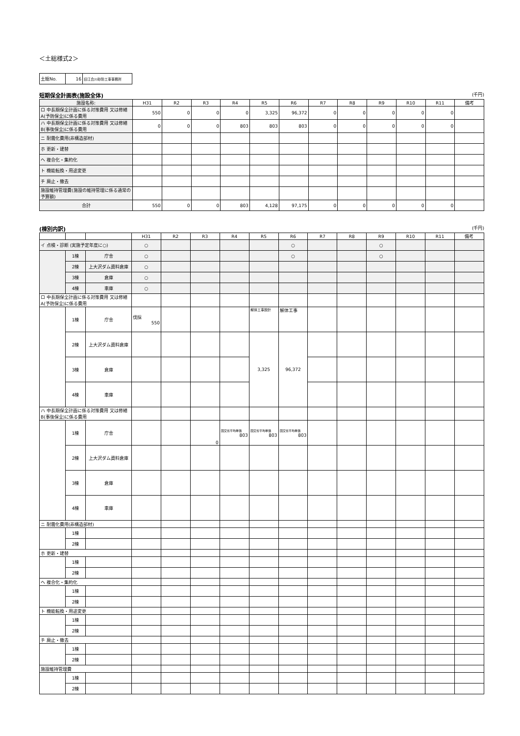＜土総様式2＞
| 土総No. | 16 | 旧江合川砂防工事事務所 |
短期保全計画表(施設全体) (千円)
| 施設名称: | H31 | R2 | R3 | R4 | R5 | R6 | R7 | R8 | R9 | R10 | R11 | 備考 |
| --- | --- | --- | --- | --- | --- | --- | --- | --- | --- | --- | --- | --- |
| ロ 中長期保全計画に係る対策費用 又は修繕A(予防保全)に係る費用 | 550 | 0 | 0 | 0 | 3,325 | 96,372 | 0 | 0 | 0 | 0 | 0 | |
| ハ 中長期保全計画に係る対策費用 又は修繕B(事後保全)に係る費用 | 0 | 0 | 0 | 803 | 803 | 803 | 0 | 0 | 0 | 0 | 0 | |
| ニ 耐震化費用(非構造部材) | | | | | | | | | | | | |
| ホ 更新・建替 | | | | | | | | | | | | |
| ヘ 複合化・集約化 | | | | | | | | | | | | |
| ト 機能転換・用途変更 | | | | | | | | | | | | |
| チ 廃止・撤去 | | | | | | | | | | | | |
| 施設維持管理費(施設の維持管理に係る通常の予算額) | | | | | | | | | | | | |
| 合計 | 550 | 0 | 0 | 803 | 4,128 | 97,175 | 0 | 0 | 0 | 0 | 0 | |
(棟別内訳) (千円)
| | | | H31 | R2 | R3 | R4 | R5 | R6 | R7 | R8 | R9 | R10 | R11 | 備考 |
| --- | --- | --- | --- | --- | --- | --- | --- | --- | --- | --- | --- | --- | --- | --- |
| イ 点検・診断 (実施予定年度に○) | | | ○ | | | | | ○ | | | ○ | | | |
| | 1棟 | 庁舎 | ○ | | | | | ○ | | | ○ | | | |
| | 2棟 | 上大沢ダム資料倉庫 | ○ | | | | | | | | | | | |
| | 3棟 | 倉庫 | ○ | | | | | | | | | | | |
| | 4棟 | 車庫 | ○ | | | | | | | | | | | |
| ロ 中長期保全計画に係る対策費用 又は修繕A(予防保全)に係る費用 | | | | | | | | | | | | | | |
| | 1棟 | 庁舎 | 伐採 550 | | | | 解体工事設計 | 解体工事 | | | | | | |
| | 2棟 | 上大沢ダム資料倉庫 | | | | | 3,325 | 96,372 | | | | | | |
| | 3棟 | 倉庫 | | | | | | | | | | | | |
| | 4棟 | 車庫 | | | | | | | | | | | | |
| ハ 中長期保全計画に係る対策費用 又は修繕B(事後保全)に係る費用 | | | | | | | | | | | | | | |
| | 1棟 | 庁舎 | | | 0 | 国交省平均単価 803 | 国交省平均単価 803 | 国交省平均単価 803 | | | | | | |
| | 2棟 | 上大沢ダム資料倉庫 | | | | | | | | | | | | |
| | 3棟 | 倉庫 | | | | | | | | | | | | |
| | 4棟 | 車庫 | | | | | | | | | | | | |
| ニ 耐震化費用(非構造部材) | | | | | | | | | | | | | | |
| | 1棟 | | | | | | | | | | | | | |
| | 2棟 | | | | | | | | | | | | | |
| ホ 更新・建替 | | | | | | | | | | | | | | |
| | 1棟 | | | | | | | | | | | | | |
| | 2棟 | | | | | | | | | | | | | |
| ヘ 複合化・集約化 | | | | | | | | | | | | | | |
| | 1棟 | | | | | | | | | | | | | |
| | 2棟 | | | | | | | | | | | | | |
| ト 機能転換・用途変更 | | | | | | | | | | | | | | |
| | 1棟 | | | | | | | | | | | | | |
| | 2棟 | | | | | | | | | | | | | |
| チ 廃止・撤去 | | | | | | | | | | | | | | |
| | 1棟 | | | | | | | | | | | | | |
| | 2棟 | | | | | | | | | | | | | |
| 施設維持管理費 | | | | | | | | | | | | | | |
| | 1棟 | | | | | | | | | | | | | |
| | 2棟 | | | | | | | | | | | | | |